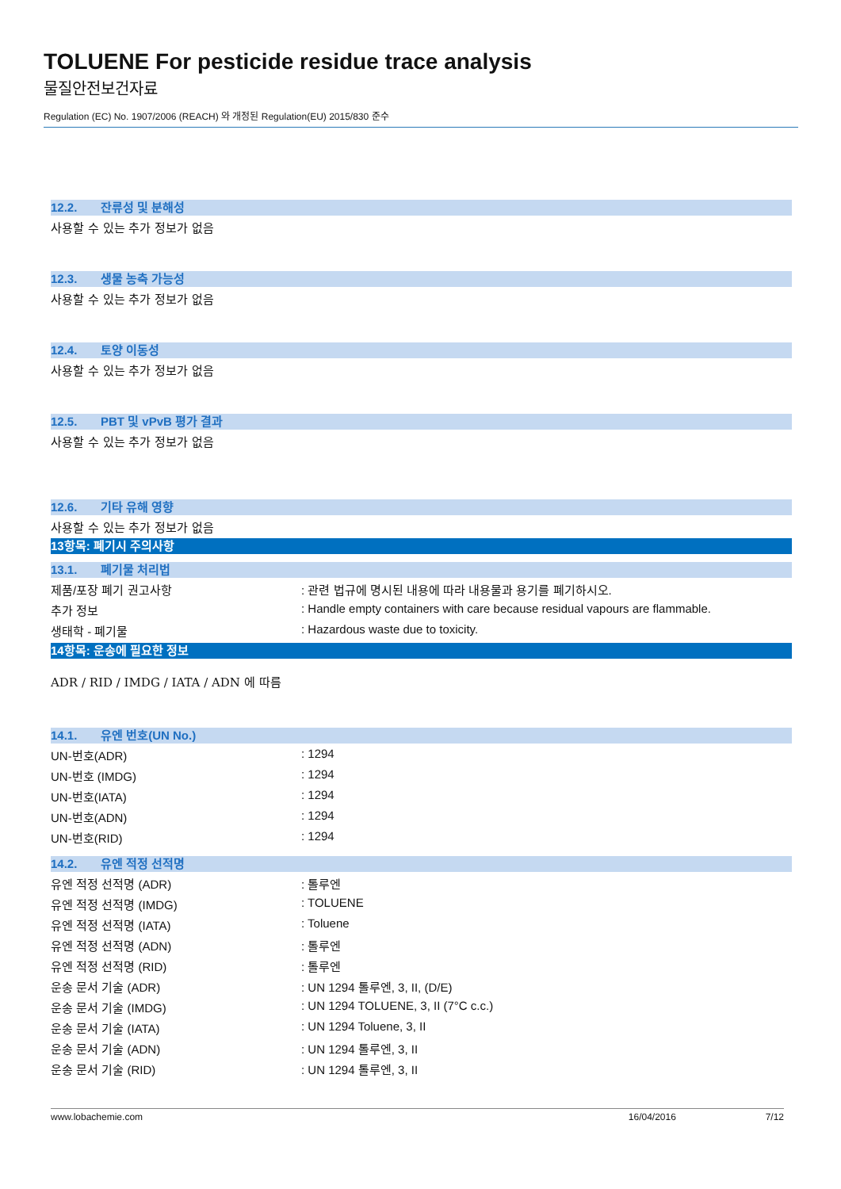TOLUENE For pesticide residue trace analysis
물질안전보건자료
Regulation (EC) No. 1907/2006 (REACH) 와 개정된 Regulation(EU) 2015/830 준수
12.2. 잔류성 및 분해성
사용할 수 있는 추가 정보가 없음
12.3. 생물 농축 가능성
사용할 수 있는 추가 정보가 없음
12.4. 토양 이동성
사용할 수 있는 추가 정보가 없음
12.5. PBT 및 vPvB 평가 결과
사용할 수 있는 추가 정보가 없음
12.6. 기타 유해 영향
사용할 수 있는 추가 정보가 없음
13항목: 폐기시 주의사항
13.1. 폐기물 처리법
| 제품/포장 폐기 권고사항 | : 관련 법규에 명시된 내용에 따라 내용물과 용기를 폐기하시오. |
| 추가 정보 | : Handle empty containers with care because residual vapours are flammable. |
| 생태학 - 폐기물 | : Hazardous waste due to toxicity. |
14항목: 운송에 필요한 정보
ADR / RID / IMDG / IATA / ADN 에 따름
14.1. 유엔 번호(UN No.)
| UN-번호(ADR) | : 1294 |
| UN-번호 (IMDG) | : 1294 |
| UN-번호(IATA) | : 1294 |
| UN-번호(ADN) | : 1294 |
| UN-번호(RID) | : 1294 |
14.2. 유엔 적정 선적명
| 유엔 적정 선적명 (ADR) | : 톨루엔 |
| 유엔 적정 선적명 (IMDG) | : TOLUENE |
| 유엔 적정 선적명 (IATA) | : Toluene |
| 유엔 적정 선적명 (ADN) | : 톨루엔 |
| 유엔 적정 선적명 (RID) | : 톨루엔 |
| 운송 문서 기술 (ADR) | : UN 1294 톨루엔, 3, II, (D/E) |
| 운송 문서 기술 (IMDG) | : UN 1294 TOLUENE, 3, II (7°C c.c.) |
| 운송 문서 기술 (IATA) | : UN 1294 Toluene, 3, II |
| 운송 문서 기술 (ADN) | : UN 1294 톨루엔, 3, II |
| 운송 문서 기술 (RID) | : UN 1294 톨루엔, 3, II |
www.lobachemie.com 16/04/2016 7/12